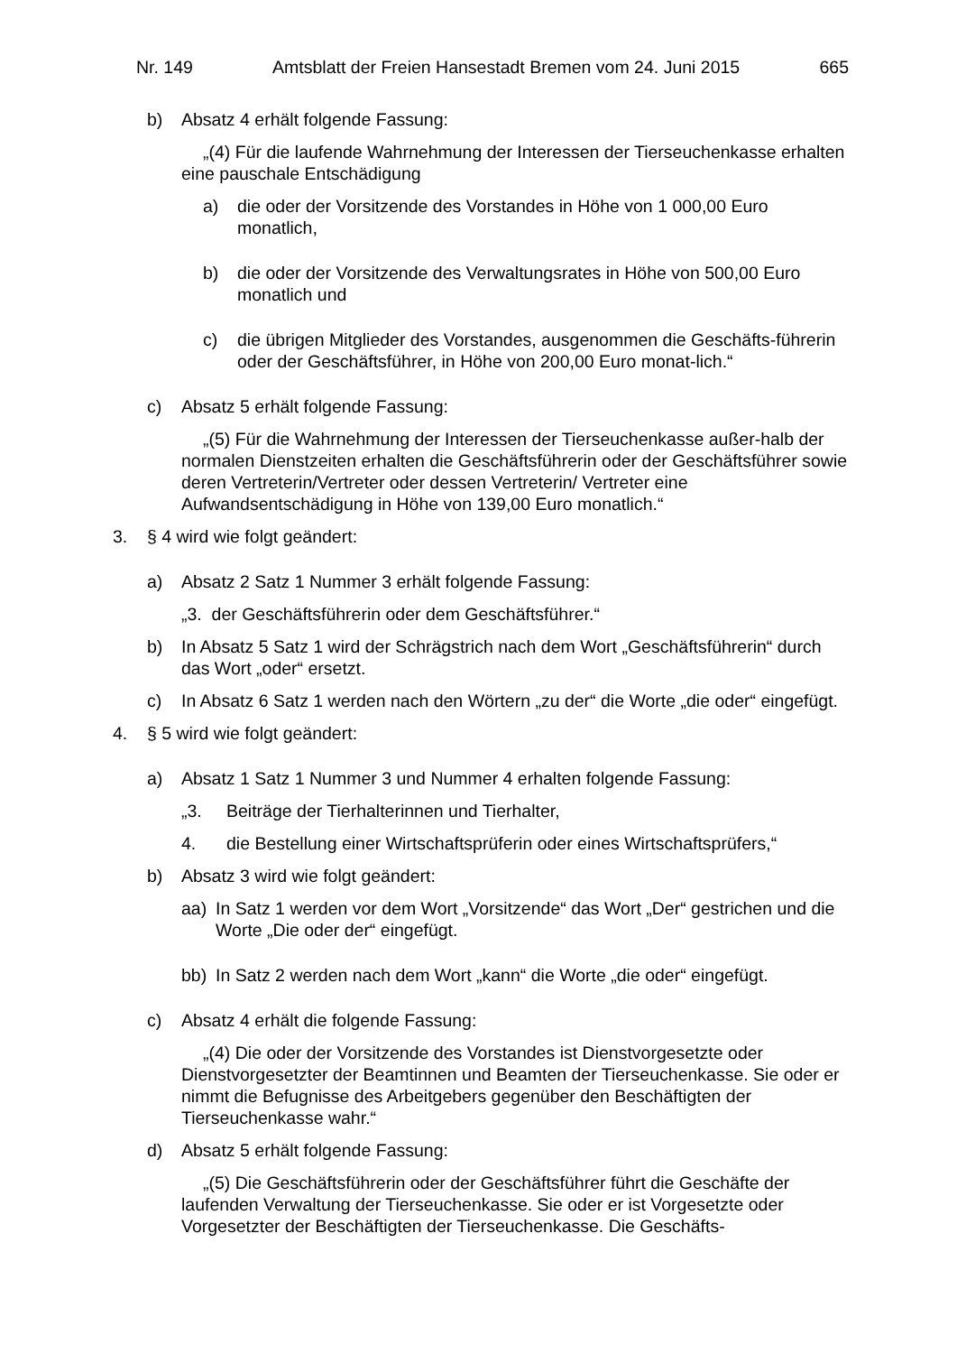Nr. 149 Amtsblatt der Freien Hansestadt Bremen vom 24. Juni 2015 665
b) Absatz 4 erhält folgende Fassung:
„(4) Für die laufende Wahrnehmung der Interessen der Tierseuchenkasse erhalten eine pauschale Entschädigung
a) die oder der Vorsitzende des Vorstandes in Höhe von 1 000,00 Euro monatlich,
b) die oder der Vorsitzende des Verwaltungsrates in Höhe von 500,00 Euro monatlich und
c) die übrigen Mitglieder des Vorstandes, ausgenommen die Geschäfts-führerin oder der Geschäftsführer, in Höhe von 200,00 Euro monat-lich.“
c) Absatz 5 erhält folgende Fassung:
„(5) Für die Wahrnehmung der Interessen der Tierseuchenkasse außer-halb der normalen Dienstzeiten erhalten die Geschäftsführerin oder der Geschäftsführer sowie deren Vertreterin/Vertreter oder dessen Vertreterin/ Vertreter eine Aufwandsentschädigung in Höhe von 139,00 Euro monatlich.“
3. § 4 wird wie folgt geändert:
a) Absatz 2 Satz 1 Nummer 3 erhält folgende Fassung:
„3. der Geschäftsführerin oder dem Geschäftsführer.“
b) In Absatz 5 Satz 1 wird der Schrägstrich nach dem Wort „Geschäftsführerin“ durch das Wort „oder“ ersetzt.
c) In Absatz 6 Satz 1 werden nach den Wörtern „zu der“ die Worte „die oder“ eingefügt.
4. § 5 wird wie folgt geändert:
a) Absatz 1 Satz 1 Nummer 3 und Nummer 4 erhalten folgende Fassung:
„3. Beiträge der Tierhalterinnen und Tierhalter,
4. die Bestellung einer Wirtschaftsprüferin oder eines Wirtschaftsprüfers,“
b) Absatz 3 wird wie folgt geändert:
aa) In Satz 1 werden vor dem Wort „Vorsitzende“ das Wort „Der“ gestrichen und die Worte „Die oder der“ eingefügt.
bb) In Satz 2 werden nach dem Wort „kann“ die Worte „die oder“ eingefügt.
c) Absatz 4 erhält die folgende Fassung:
„(4) Die oder der Vorsitzende des Vorstandes ist Dienstvorgesetzte oder Dienstvorgesetzter der Beamtinnen und Beamten der Tierseuchenkasse. Sie oder er nimmt die Befugnisse des Arbeitgebers gegenüber den Beschäftigten der Tierseuchenkasse wahr.“
d) Absatz 5 erhält folgende Fassung:
„(5) Die Geschäftsführerin oder der Geschäftsführer führt die Geschäfte der laufenden Verwaltung der Tierseuchenkasse. Sie oder er ist Vorgesetzte oder Vorgesetzter der Beschäftigten der Tierseuchenkasse. Die Geschäfts-